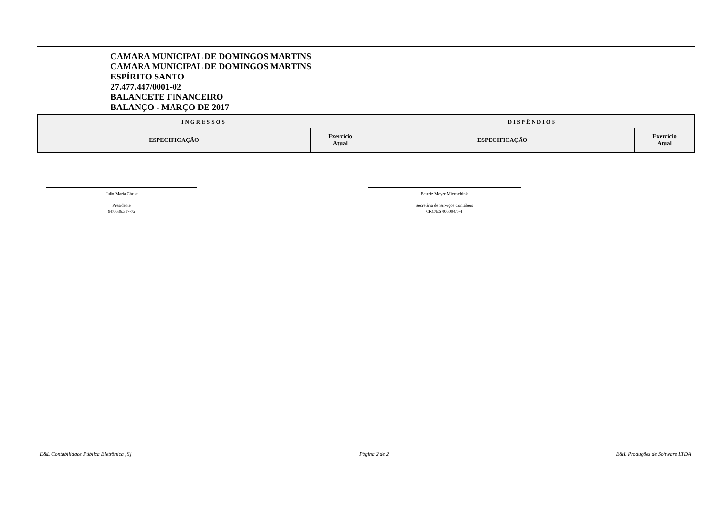CAMARA MUNICIPAL DE DOMINGOS MARTINS
CAMARA MUNICIPAL DE DOMINGOS MARTINS
ESPÍRITO SANTO
27.477.447/0001-02
BALANCETE FINANCEIRO
BALANÇO - MARÇO DE 2017
| INGRESSOS | | DISPÊNDIOS | |
| --- | --- | --- | --- |
| ESPECIFICAÇÃO | Exercício Atual | ESPECIFICAÇÃO | Exercício Atual |
Julio Maria Christ
Presidente
947.636.317-72
Beatriz Meyer Miertschink
Secretária de Serviços Contábeis
CRC/ES 006094/0-4
E&L Contabilidade Pública Eletrônica [S] Página 2 de 2 E&L Produções de Software LTDA